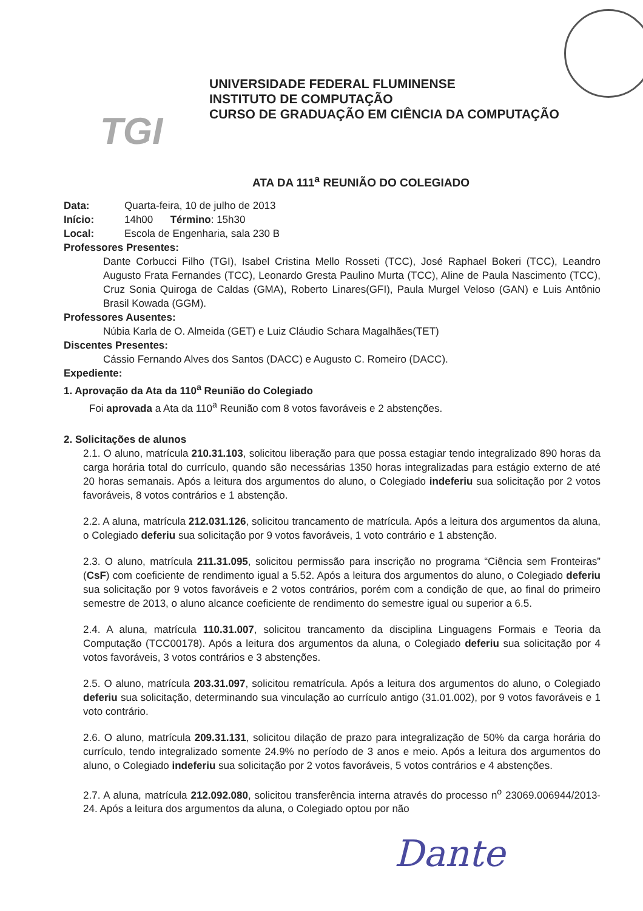TGI
UNIVERSIDADE FEDERAL FLUMINENSE
INSTITUTO DE COMPUTAÇÃO
CURSO DE GRADUAÇÃO EM CIÊNCIA DA COMPUTAÇÃO
ATA DA 111<sup>a</sup> REUNIÃO DO COLEGIADO
Data: Quarta-feira, 10 de julho de 2013
Início: 14h00 Término: 15h30
Local: Escola de Engenharia, sala 230 B
Professores Presentes:
Dante Corbucci Filho (TGI), Isabel Cristina Mello Rosseti (TCC), José Raphael Bokeri (TCC), Leandro Augusto Frata Fernandes (TCC), Leonardo Gresta Paulino Murta (TCC), Aline de Paula Nascimento (TCC), Cruz Sonia Quiroga de Caldas (GMA), Roberto Linares(GFI), Paula Murgel Veloso (GAN) e Luis Antônio Brasil Kowada (GGM).
Professores Ausentes:
Núbia Karla de O. Almeida (GET) e Luiz Cláudio Schara Magalhães(TET)
Discentes Presentes:
Cássio Fernando Alves dos Santos (DACC) e Augusto C. Romeiro (DACC).
Expediente:
1. Aprovação da Ata da 110<sup>a</sup> Reunião do Colegiado
Foi aprovada a Ata da 110<sup>a</sup> Reunião com 8 votos favoráveis e 2 abstenções.
2. Solicitações de alunos
2.1. O aluno, matrícula 210.31.103, solicitou liberação para que possa estagiar tendo integralizado 890 horas da carga horária total do currículo, quando são necessárias 1350 horas integralizadas para estágio externo de até 20 horas semanais. Após a leitura dos argumentos do aluno, o Colegiado indeferiu sua solicitação por 2 votos favoráveis, 8 votos contrários e 1 abstenção.
2.2. A aluna, matrícula 212.031.126, solicitou trancamento de matrícula. Após a leitura dos argumentos da aluna, o Colegiado deferiu sua solicitação por 9 votos favoráveis, 1 voto contrário e 1 abstenção.
2.3. O aluno, matrícula 211.31.095, solicitou permissão para inscrição no programa “Ciência sem Fronteiras” (CsF) com coeficiente de rendimento igual a 5.52. Após a leitura dos argumentos do aluno, o Colegiado deferiu sua solicitação por 9 votos favoráveis e 2 votos contrários, porém com a condição de que, ao final do primeiro semestre de 2013, o aluno alcance coeficiente de rendimento do semestre igual ou superior a 6.5.
2.4. A aluna, matrícula 110.31.007, solicitou trancamento da disciplina Linguagens Formais e Teoria da Computação (TCC00178). Após a leitura dos argumentos da aluna, o Colegiado deferiu sua solicitação por 4 votos favoráveis, 3 votos contrários e 3 abstenções.
2.5. O aluno, matrícula 203.31.097, solicitou rematrícula. Após a leitura dos argumentos do aluno, o Colegiado deferiu sua solicitação, determinando sua vinculação ao currículo antigo (31.01.002), por 9 votos favoráveis e 1 voto contrário.
2.6. O aluno, matrícula 209.31.131, solicitou dilação de prazo para integralização de 50% da carga horária do currículo, tendo integralizado somente 24.9% no período de 3 anos e meio. Após a leitura dos argumentos do aluno, o Colegiado indeferiu sua solicitação por 2 votos favoráveis, 5 votos contrários e 4 abstenções.
2.7. A aluna, matrícula 212.092.080, solicitou transferência interna através do processo n<sup>o</sup> 23069.006944/2013-24. Após a leitura dos argumentos da aluna, o Colegiado optou por não
Dante